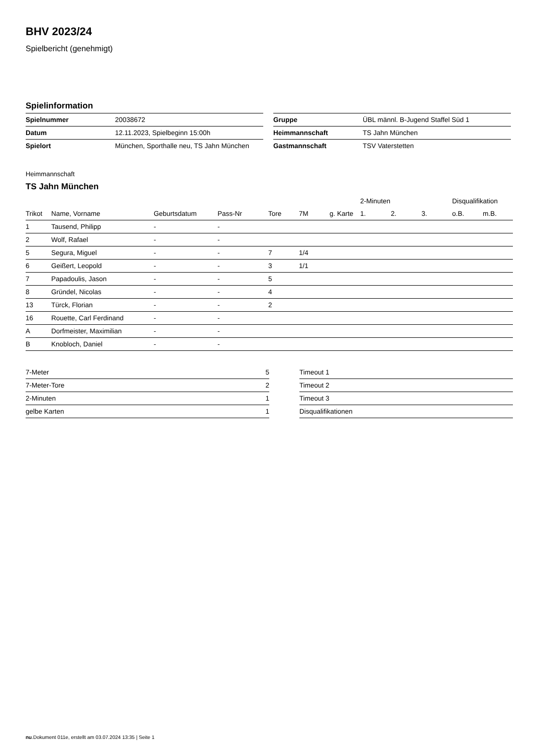BHV 2023/24
Spielbericht (genehmigt)
Spielinformation
| Spielnummer | 20038672 |
| Datum | 12.11.2023, Spielbeginn 15:00h |
| Spielort | München, Sporthalle neu, TS Jahn München |
| Gruppe | ÜBL männl. B-Jugend Staffel Süd 1 |
| Heimmannschaft | TS Jahn München |
| Gastmannschaft | TSV Vaterstetten |
Heimmannschaft
TS Jahn München
| | | | | | | | 2-Minuten | | | Disqualifikation | |
| --- | --- | --- | --- | --- | --- | --- | --- | --- | --- | --- | --- |
| Trikot | Name, Vorname | Geburtsdatum | Pass-Nr | Tore | 7M | g. Karte | 1. | 2. | 3. | o.B. | m.B. |
| 1 | Tausend, Philipp | - | - | | | | | | | | |
| 2 | Wolf, Rafael | - | - | | | | | | | | |
| 5 | Segura, Miguel | - | - | 7 | 1/4 | | | | | | |
| 6 | Geißert, Leopold | - | - | 3 | 1/1 | | | | | | |
| 7 | Papadoulis, Jason | - | - | 5 | | | | | | | |
| 8 | Gründel, Nicolas | - | - | 4 | | | | | | | |
| 13 | Türck, Florian | - | - | 2 | | | | | | | |
| 16 | Rouette, Carl Ferdinand | - | - | | | | | | | | |
| A | Dorfmeister, Maximilian | - | - | | | | | | | | |
| B | Knobloch, Daniel | - | - | | | | | | | | |
| 7-Meter | 5 |
| 7-Meter-Tore | 2 |
| 2-Minuten | 1 |
| gelbe Karten | 1 |
| Timeout 1 |
| Timeout 2 |
| Timeout 3 |
| Disqualifikationen |
nu.Dokument 011e, erstellt am 03.07.2024 13:35 | Seite 1